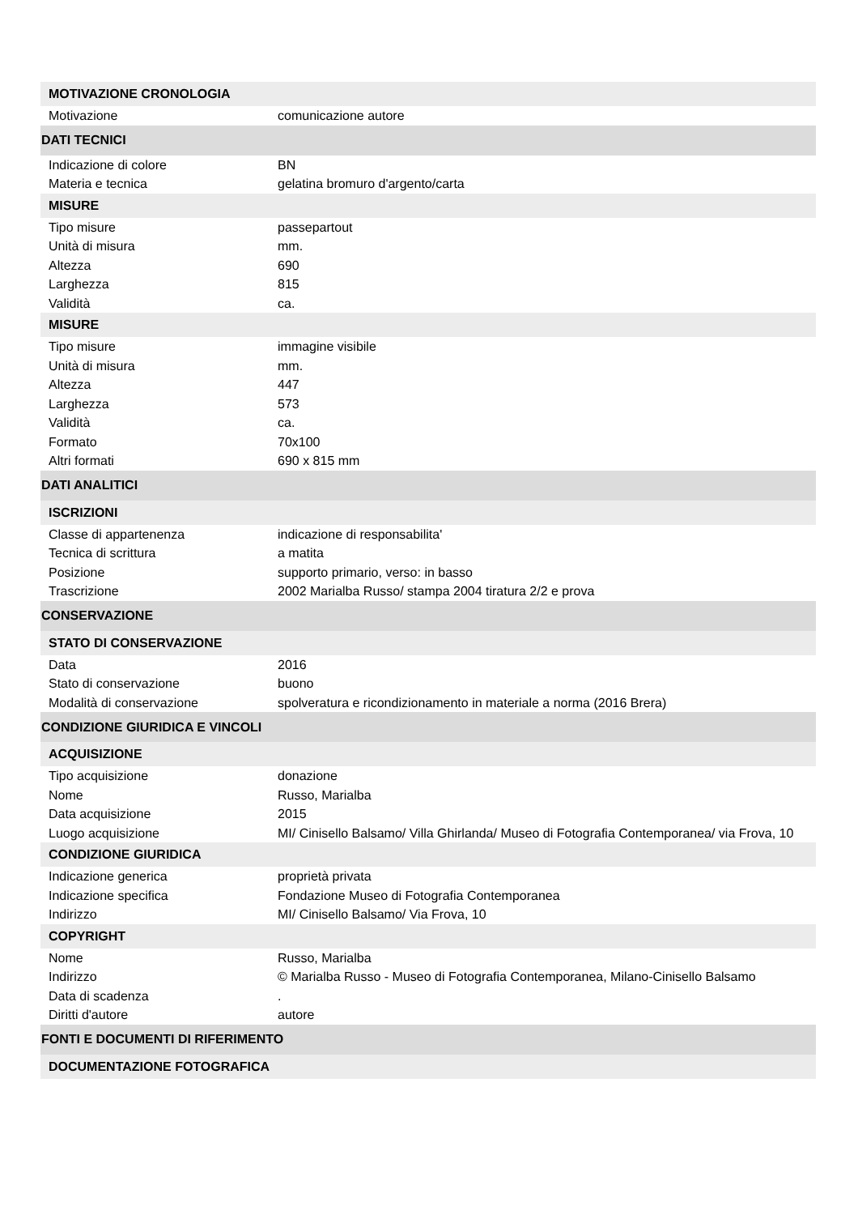| MOTIVAZIONE CRONOLOGIA | |
| Motivazione | comunicazione autore |
| DATI TECNICI | |
| Indicazione di colore | BN |
| Materia e tecnica | gelatina bromuro d'argento/carta |
| MISURE | |
| Tipo misure | passepartout |
| Unità di misura | mm. |
| Altezza | 690 |
| Larghezza | 815 |
| Validità | ca. |
| MISURE | |
| Tipo misure | immagine visibile |
| Unità di misura | mm. |
| Altezza | 447 |
| Larghezza | 573 |
| Validità | ca. |
| Formato | 70x100 |
| Altri formati | 690 x 815 mm |
| DATI ANALITICI | |
| ISCRIZIONI | |
| Classe di appartenenza | indicazione di responsabilita' |
| Tecnica di scrittura | a matita |
| Posizione | supporto primario, verso: in basso |
| Trascrizione | 2002 Marialba Russo/ stampa 2004 tiratura 2/2 e prova |
| CONSERVAZIONE | |
| STATO DI CONSERVAZIONE | |
| Data | 2016 |
| Stato di conservazione | buono |
| Modalità di conservazione | spolveratura e ricondizionamento in materiale a norma (2016 Brera) |
| CONDIZIONE GIURIDICA E VINCOLI | |
| ACQUISIZIONE | |
| Tipo acquisizione | donazione |
| Nome | Russo, Marialba |
| Data acquisizione | 2015 |
| Luogo acquisizione | MI/ Cinisello Balsamo/ Villa Ghirlanda/ Museo di Fotografia Contemporanea/ via Frova, 10 |
| CONDIZIONE GIURIDICA | |
| Indicazione generica | proprietà privata |
| Indicazione specifica | Fondazione Museo di Fotografia Contemporanea |
| Indirizzo | MI/ Cinisello Balsamo/ Via Frova, 10 |
| COPYRIGHT | |
| Nome | Russo, Marialba |
| Indirizzo | © Marialba Russo - Museo di Fotografia Contemporanea, Milano-Cinisello Balsamo |
| Data di scadenza | . |
| Diritti d'autore | autore |
| FONTI E DOCUMENTI DI RIFERIMENTO | |
| DOCUMENTAZIONE FOTOGRAFICA | |